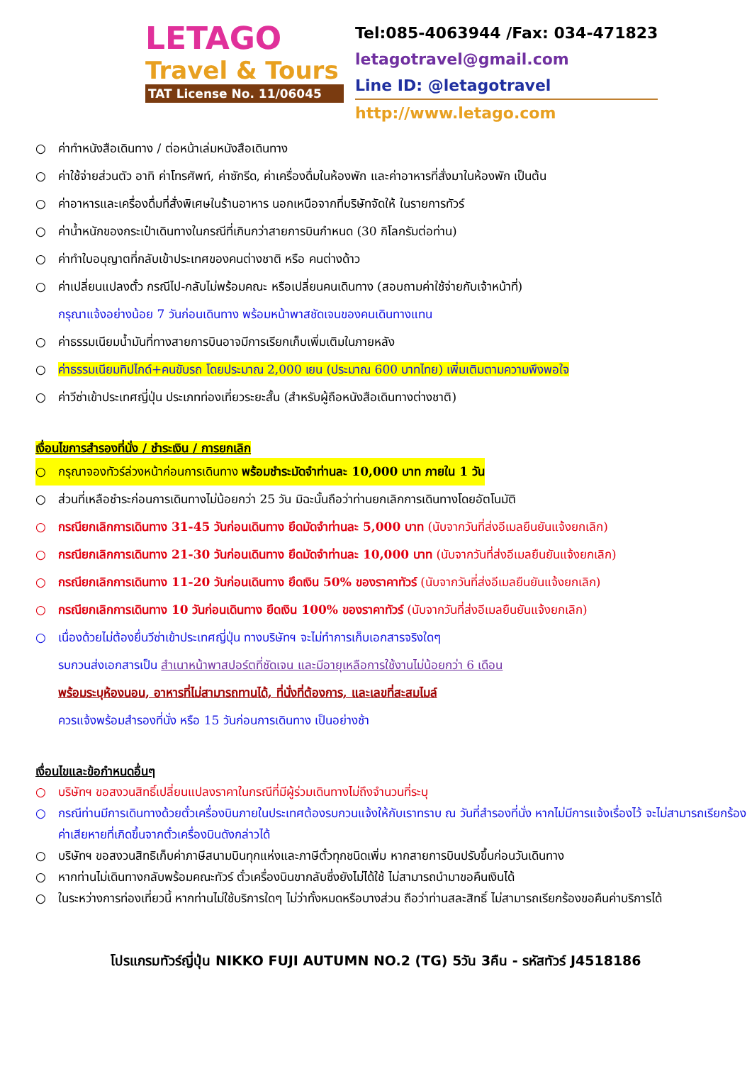LETAGO
Travel & Tours
TAT License No. 11/06045
Tel:085-4063944 /Fax: 034-471823
letagotravel@gmail.com
Line ID: @letagotravel
http://www.letago.com
○ ค่าทำหนังสือเดินทาง / ต่อหน้าเล่มหนังสือเดินทาง
○ ค่าใช้จ่ายส่วนตัว อาทิ ค่าโทรศัพท์, ค่าซักรีด, ค่าเครื่องดื่มในห้องพัก และค่าอาหารที่สั่งมาในห้องพัก เป็นต้น
○ ค่าอาหารและเครื่องดื่มที่สั่งพิเศษในร้านอาหาร นอกเหนือจากที่บริษัทจัดให้ ในรายการทัวร์
○ ค่าน้ำหนักของกระเป๋าเดินทางในกรณีที่เกินกว่าสายการบินกำหนด (30 กิโลกรัมต่อท่าน)
○ ค่าทำใบอนุญาตที่กลับเข้าประเทศของคนต่างชาติ หรือ คนต่างด้าว
○ ค่าเปลี่ยนแปลงตั๋ว กรณีไป-กลับไม่พร้อมคณะ หรือเปลี่ยนคนเดินทาง (สอบถามค่าใช้จ่ายกับเจ้าหน้าที่)
กรุณาแจ้งอย่างน้อย 7 วันก่อนเดินทาง พร้อมหน้าพาสชัดเจนของคนเดินทางแทน
○ ค่าธรรมเนียมน้ำมันที่ทางสายการบินอาจมีการเรียกเก็บเพิ่มเติมในภายหลัง
○ ค่าธรรมเนียมทิปไกด์+คนขับรถ โดยประมาณ 2,000 เยน (ประมาณ 600 บาทไทย) เพิ่มเติมตามความพึงพอใจ
○ ค่าวีซ่าเข้าประเทศญี่ปุ่น ประเภทท่องเที่ยวระยะสั้น (สำหรับผู้ถือหนังสือเดินทางต่างชาติ)
เงื่อนไขการสำรองที่นั่ง / ชำระเงิน / การยกเลิก
○ กรุณาจองทัวร์ล่วงหน้าก่อนการเดินทาง พร้อมชำระมัดจำท่านละ 10,000 บาท ภายใน 1 วัน
○ ส่วนที่เหลือชำระก่อนการเดินทางไม่น้อยกว่า 25 วัน มิฉะนั้นถือว่าท่านยกเลิกการเดินทางโดยอัตโนมัติ
○ กรณียกเลิกการเดินทาง 31-45 วันก่อนเดินทาง ยึดมัดจำท่านละ 5,000 บาท (นับจากวันที่ส่งอีเมลยืนยันแจ้งยกเลิก)
○ กรณียกเลิกการเดินทาง 21-30 วันก่อนเดินทาง ยึดมัดจำท่านละ 10,000 บาท (นับจากวันที่ส่งอีเมลยืนยันแจ้งยกเลิก)
○ กรณียกเลิกการเดินทาง 11-20 วันก่อนเดินทาง ยึดเงิน 50% ของราคาทัวร์ (นับจากวันที่ส่งอีเมลยืนยันแจ้งยกเลิก)
○ กรณียกเลิกการเดินทาง 10 วันก่อนเดินทาง ยึดเงิน 100% ของราคาทัวร์ (นับจากวันที่ส่งอีเมลยืนยันแจ้งยกเลิก)
○ เนื่องด้วยไม่ต้องยื่นวีซ่าเข้าประเทศญี่ปุ่น ทางบริษัทฯ จะไม่ทำการเก็บเอกสารจริงใดๆ
รบกวนส่งเอกสารเป็น สำเนาหน้าพาสปอร์ตที่ชัดเจน และมีอายุเหลือการใช้งานไม่น้อยกว่า 6 เดือน
พร้อมระบุห้องนอน, อาหารที่ไม่สามารถทานได้, ที่นั่งที่ต้องการ, และเลขที่สะสมไมล์
ควรแจ้งพร้อมสำรองที่นั่ง หรือ 15 วันก่อนการเดินทาง เป็นอย่างช้า
เงื่อนไขและข้อกำหนดอื่นๆ
○ บริษัทฯ ขอสงวนสิทธิ์เปลี่ยนแปลงราคาในกรณีที่มีผู้ร่วมเดินทางไม่ถึงจำนวนที่ระบุ
○ กรณีท่านมีการเดินทางด้วยตั๋วเครื่องบินภายในประเทศต้องรบกวนแจ้งให้กับเราทราบ ณ วันที่สำรองที่นั่ง หากไม่มีการแจ้งเรื่องไว้ จะไม่สามารถเรียกร้องค่าเสียหายที่เกิดขึ้นจากตั๋วเครื่องบินดังกล่าวได้
○ บริษัทฯ ขอสงวนสิทธิเก็บค่าภาษีสนามบินทุกแห่งและภาษีตั๋วทุกชนิดเพิ่ม หากสายการบินปรับขึ้นก่อนวันเดินทาง
○ หากท่านไม่เดินทางกลับพร้อมคณะทัวร์ ตั๋วเครื่องบินขากลับซึ่งยังไม่ได้ใช้ ไม่สามารถนำมาขอคืนเงินได้
○ ในระหว่างการท่องเที่ยวนี้ หากท่านไม่ใช้บริการใดๆ ไม่ว่าทั้งหมดหรือบางส่วน ถือว่าท่านสละสิทธิ์ ไม่สามารถเรียกร้องขอคืนค่าบริการได้
โปรแกรมทัวร์ญี่ปุ่น NIKKO FUJI AUTUMN NO.2 (TG) 5วัน 3คืน - รหัสทัวร์ J4518186